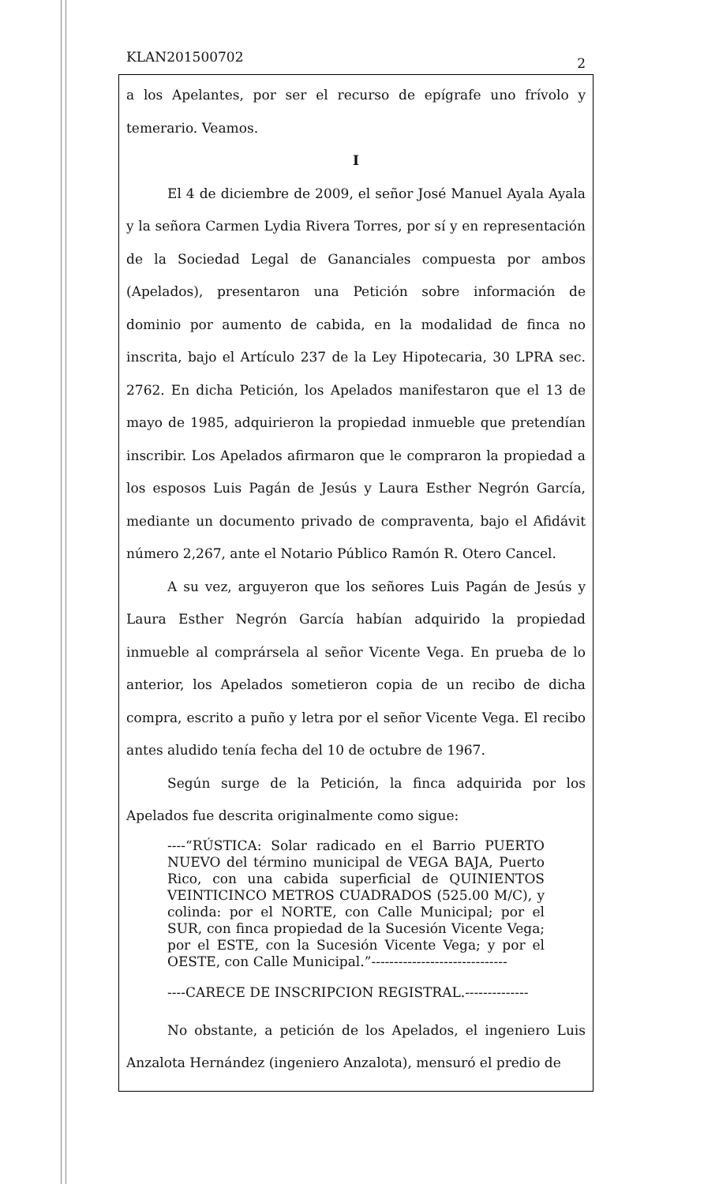KLAN201500702 2
a los Apelantes, por ser el recurso de epígrafe uno frívolo y temerario. Veamos.
I
El 4 de diciembre de 2009, el señor José Manuel Ayala Ayala y la señora Carmen Lydia Rivera Torres, por sí y en representación de la Sociedad Legal de Gananciales compuesta por ambos (Apelados), presentaron una Petición sobre información de dominio por aumento de cabida, en la modalidad de finca no inscrita, bajo el Artículo 237 de la Ley Hipotecaria, 30 LPRA sec. 2762. En dicha Petición, los Apelados manifestaron que el 13 de mayo de 1985, adquirieron la propiedad inmueble que pretendían inscribir. Los Apelados afirmaron que le compraron la propiedad a los esposos Luis Pagán de Jesús y Laura Esther Negrón García, mediante un documento privado de compraventa, bajo el Afidávit número 2,267, ante el Notario Público Ramón R. Otero Cancel.
A su vez, arguyeron que los señores Luis Pagán de Jesús y Laura Esther Negrón García habían adquirido la propiedad inmueble al comprársela al señor Vicente Vega. En prueba de lo anterior, los Apelados sometieron copia de un recibo de dicha compra, escrito a puño y letra por el señor Vicente Vega. El recibo antes aludido tenía fecha del 10 de octubre de 1967.
Según surge de la Petición, la finca adquirida por los Apelados fue descrita originalmente como sigue:
----“RÚSTICA: Solar radicado en el Barrio PUERTO NUEVO del término municipal de VEGA BAJA, Puerto Rico, con una cabida superficial de QUINIENTOS VEINTICINCO METROS CUADRADOS (525.00 M/C), y colinda: por el NORTE, con Calle Municipal; por el SUR, con finca propiedad de la Sucesión Vicente Vega; por el ESTE, con la Sucesión Vicente Vega; y por el OESTE, con Calle Municipal.”------------------------------
----CARECE DE INSCRIPCION REGISTRAL.--------------
No obstante, a petición de los Apelados, el ingeniero Luis Anzalota Hernández (ingeniero Anzalota), mensuró el predio de